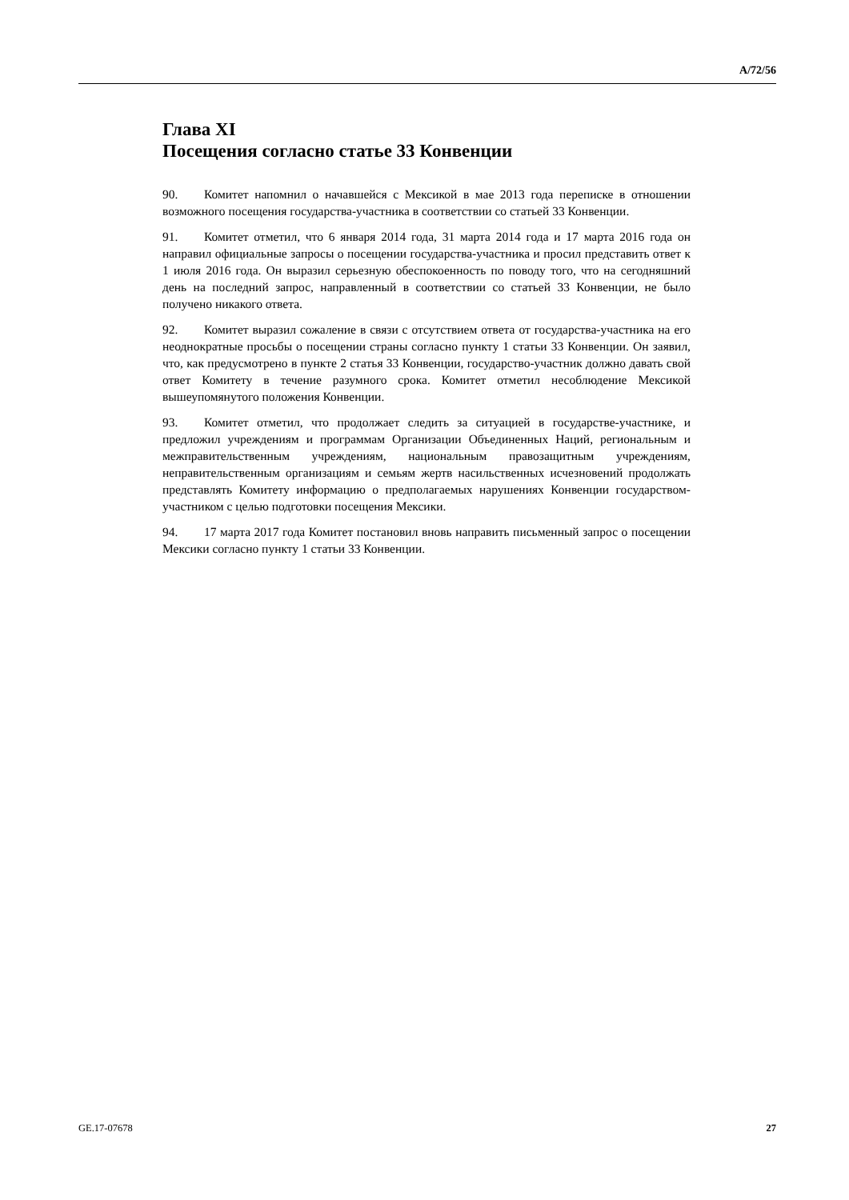A/72/56
Глава XI
Посещения согласно статье 33 Конвенции
90. Комитет напомнил о начавшейся с Мексикой в мае 2013 года переписке в отношении возможного посещения государства-участника в соответствии со статьей 33 Конвенции.
91. Комитет отметил, что 6 января 2014 года, 31 марта 2014 года и 17 марта 2016 года он направил официальные запросы о посещении государства-участника и просил представить ответ к 1 июля 2016 года. Он выразил серьезную обеспокоенность по поводу того, что на сегодняшний день на последний запрос, направленный в соответствии со статьей 33 Конвенции, не было получено никакого ответа.
92. Комитет выразил сожаление в связи с отсутствием ответа от государства-участника на его неоднократные просьбы о посещении страны согласно пункту 1 статьи 33 Конвенции. Он заявил, что, как предусмотрено в пункте 2 статья 33 Конвенции, государство-участник должно давать свой ответ Комитету в течение разумного срока. Комитет отметил несоблюдение Мексикой вышеупомянутого положения Конвенции.
93. Комитет отметил, что продолжает следить за ситуацией в государстве-участнике, и предложил учреждениям и программам Организации Объединенных Наций, региональным и межправительственным учреждениям, национальным правозащитным учреждениям, неправительственным организациям и семьям жертв насильственных исчезновений продолжать представлять Комитету информацию о предполагаемых нарушениях Конвенции государством-участником с целью подготовки посещения Мексики.
94. 17 марта 2017 года Комитет постановил вновь направить письменный запрос о посещении Мексики согласно пункту 1 статьи 33 Конвенции.
GE.17-07678 27